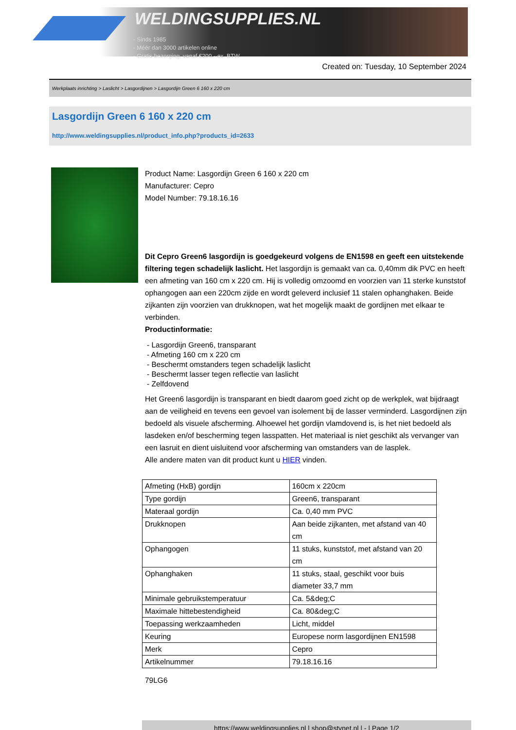WELDINGSUPPLIES.NL
- Sinds 1985
- Méér dan 3000 artikelen online
- Gratis bezorging, vanaf €200,--ex. BTW
Created on: Tuesday, 10 September 2024
Werkplaats inrichting > Laslicht > Lasgordijnen > Lasgordijn Green 6 160 x 220 cm
Lasgordijn Green 6 160 x 220 cm
http://www.weldingsupplies.nl/product_info.php?products_id=2633
Product Name: Lasgordijn Green 6 160 x 220 cm
Manufacturer: Cepro
Model Number: 79.18.16.16
Dit Cepro Green6 lasgordijn is goedgekeurd volgens de EN1598 en geeft een uitstekende filtering tegen schadelijk laslicht. Het lasgordijn is gemaakt van ca. 0,40mm dik PVC en heeft een afmeting van 160 cm x 220 cm. Hij is volledig omzoomd en voorzien van 11 sterke kunststof ophangogen aan een 220cm zijde en wordt geleverd inclusief 11 stalen ophanghaken. Beide zijkanten zijn voorzien van drukknopen, wat het mogelijk maakt de gordijnen met elkaar te verbinden.
Productinformatie:
- Lasgordijn Green6, transparant
- Afmeting 160 cm x 220 cm
- Beschermt omstanders tegen schadelijk laslicht
- Beschermt lasser tegen reflectie van laslicht
- Zelfdovend
Het Green6 lasgordijn is transparant en biedt daarom goed zicht op de werkplek, wat bijdraagt aan de veiligheid en tevens een gevoel van isolement bij de lasser verminderd. Lasgordijnen zijn bedoeld als visuele afscherming. Alhoewel het gordijn vlamdovend is, is het niet bedoeld als lasdeken en/of bescherming tegen lasspatten. Het materiaal is niet geschikt als vervanger van een lasruit en dient uisluitend voor afscherming van omstanders van de lasplek.
Alle andere maten van dit product kunt u HIER vinden.
| Afmeting (HxB) gordijn | 160cm x 220cm |
| Type gordijn | Green6, transparant |
| Materaal gordijn | Ca. 0,40 mm PVC |
| Drukknopen | Aan beide zijkanten, met afstand van 40 cm |
| Ophangogen | 11 stuks, kunststof, met afstand van 20 cm |
| Ophanghaken | 11 stuks, staal, geschikt voor buis diameter 33,7 mm |
| Minimale gebruikstemperatuur | Ca. 5&deg;C |
| Maximale hittebestendigheid | Ca. 80&deg;C |
| Toepassing werkzaamheden | Licht, middel |
| Keuring | Europese norm lasgordijnen EN1598 |
| Merk | Cepro |
| Artikelnummer | 79.18.16.16 |
79LG6
https://www.weldingsupplies.nl | shop@stvnet.nl | - | Page 1/2